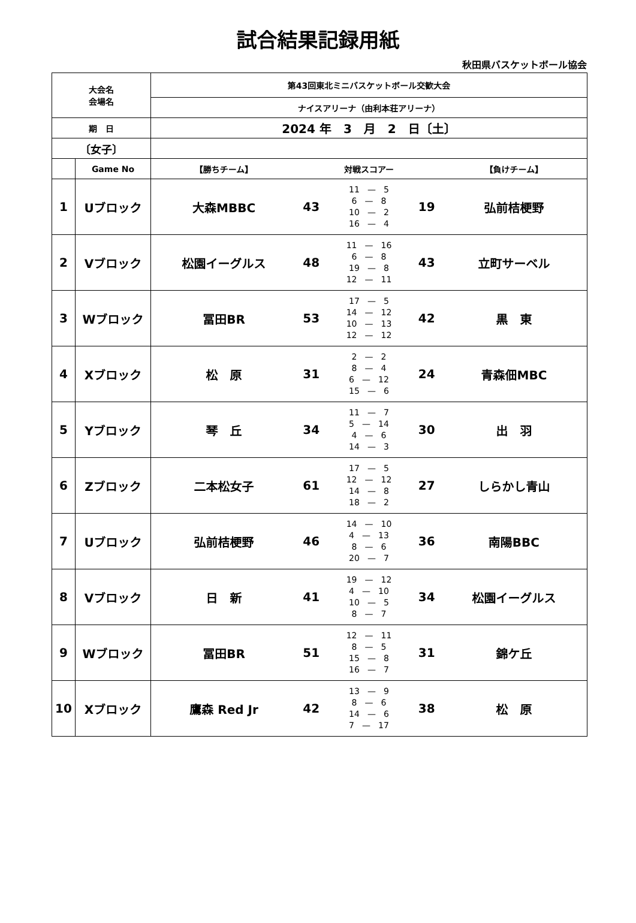試合結果記録用紙
秋田県バスケットボール協会
| 大会名 会場名 | | 第43回東北ミニバスケットボール交歓大会 | | | | |
| | | ナイスアリーナ（由利本荘アリーナ） | | | | |
| 期 日 | | 2024 年 3 月 2 日〔土〕 | | | | |
| 〔女子〕 | | | | | | |
| | Game No | 【勝ちチーム】 | | 対戦スコアー | | 【負けチーム】 |
| 1 | Uブロック | 大森MBBC | 43 | 11 — 5 6 — 8 10 — 2 16 — 4 | 19 | 弘前桔梗野 |
| 2 | Vブロック | 松園イーグルス | 48 | 11 — 16 6 — 8 19 — 8 12 — 11 | 43 | 立町サーベル |
| 3 | Wブロック | 冨田BR | 53 | 17 — 5 14 — 12 10 — 13 12 — 12 | 42 | 黒 東 |
| 4 | Xブロック | 松 原 | 31 | 2 — 2 8 — 4 6 — 12 15 — 6 | 24 | 青森佃MBC |
| 5 | Yブロック | 琴 丘 | 34 | 11 — 7 5 — 14 4 — 6 14 — 3 | 30 | 出 羽 |
| 6 | Zブロック | 二本松女子 | 61 | 17 — 5 12 — 12 14 — 8 18 — 2 | 27 | しらかし青山 |
| 7 | Uブロック | 弘前桔梗野 | 46 | 14 — 10 4 — 13 8 — 6 20 — 7 | 36 | 南陽BBC |
| 8 | Vブロック | 日 新 | 41 | 19 — 12 4 — 10 10 — 5 8 — 7 | 34 | 松園イーグルス |
| 9 | Wブロック | 冨田BR | 51 | 12 — 11 8 — 5 15 — 8 16 — 7 | 31 | 錦ケ丘 |
| 10 | Xブロック | 鷹森 Red Jr | 42 | 13 — 9 8 — 6 14 — 6 7 — 17 | 38 | 松 原 |